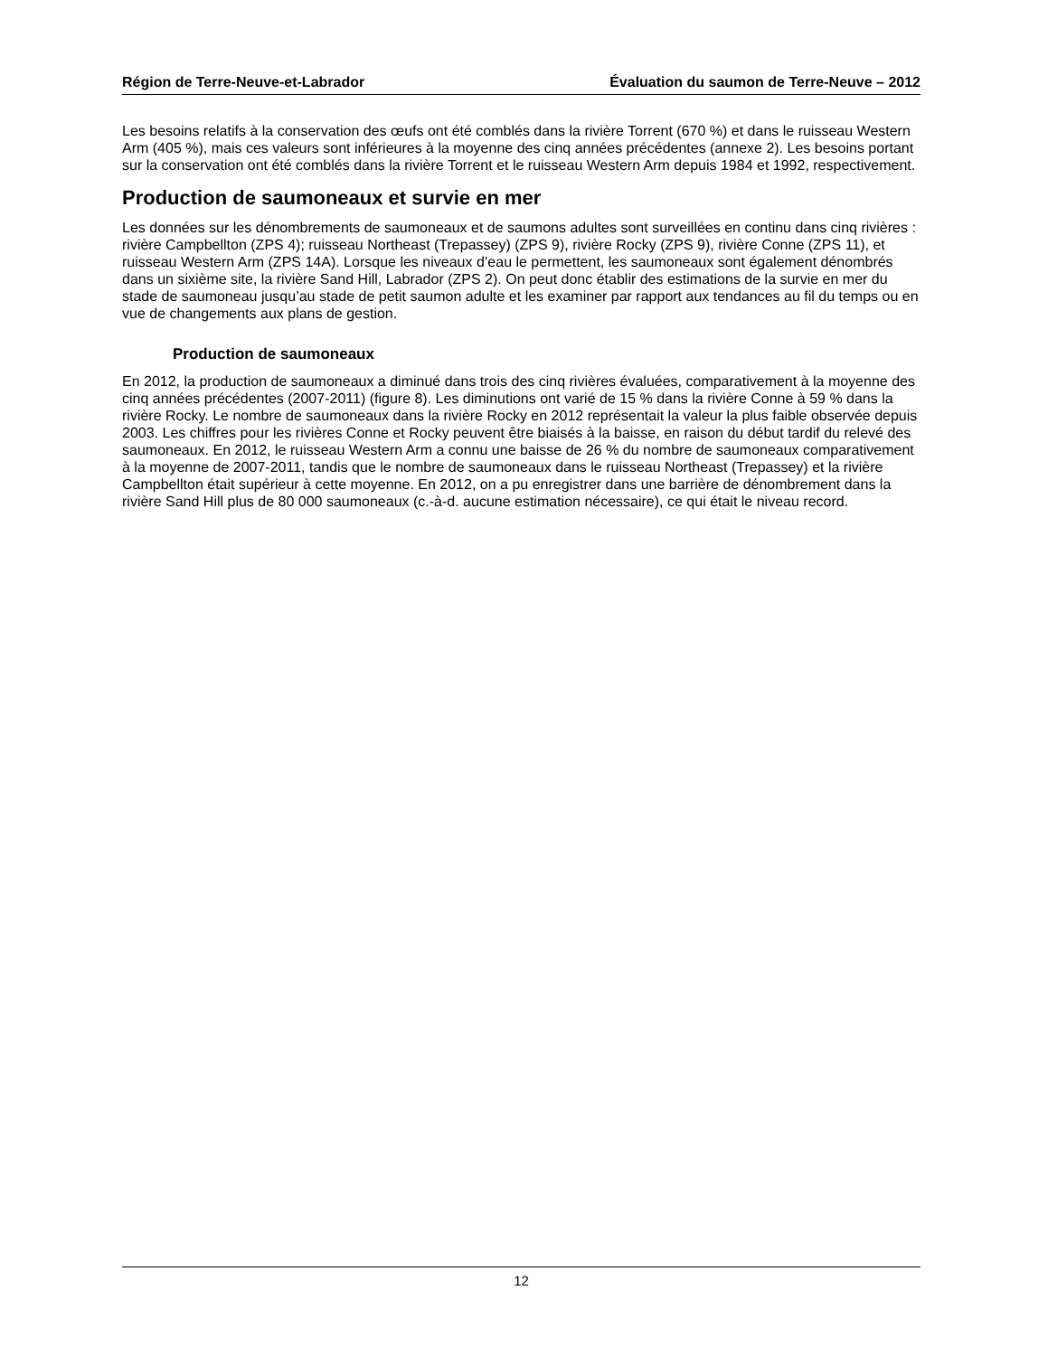Région de Terre-Neuve-et-Labrador Évaluation du saumon de Terre-Neuve – 2012
Les besoins relatifs à la conservation des œufs ont été comblés dans la rivière Torrent (670 %) et dans le ruisseau Western Arm (405 %), mais ces valeurs sont inférieures à la moyenne des cinq années précédentes (annexe 2). Les besoins portant sur la conservation ont été comblés dans la rivière Torrent et le ruisseau Western Arm depuis 1984 et 1992, respectivement.
Production de saumoneaux et survie en mer
Les données sur les dénombrements de saumoneaux et de saumons adultes sont surveillées en continu dans cinq rivières : rivière Campbellton (ZPS 4); ruisseau Northeast (Trepassey) (ZPS 9), rivière Rocky (ZPS 9), rivière Conne (ZPS 11), et ruisseau Western Arm (ZPS 14A). Lorsque les niveaux d’eau le permettent, les saumoneaux sont également dénombrés dans un sixième site, la rivière Sand Hill, Labrador (ZPS 2). On peut donc établir des estimations de la survie en mer du stade de saumoneau jusqu’au stade de petit saumon adulte et les examiner par rapport aux tendances au fil du temps ou en vue de changements aux plans de gestion.
Production de saumoneaux
En 2012, la production de saumoneaux a diminué dans trois des cinq rivières évaluées, comparativement à la moyenne des cinq années précédentes (2007-2011) (figure 8). Les diminutions ont varié de 15 % dans la rivière Conne à 59 % dans la rivière Rocky. Le nombre de saumoneaux dans la rivière Rocky en 2012 représentait la valeur la plus faible observée depuis 2003. Les chiffres pour les rivières Conne et Rocky peuvent être biaisés à la baisse, en raison du début tardif du relevé des saumoneaux. En 2012, le ruisseau Western Arm a connu une baisse de 26 % du nombre de saumoneaux comparativement à la moyenne de 2007-2011, tandis que le nombre de saumoneaux dans le ruisseau Northeast (Trepassey) et la rivière Campbellton était supérieur à cette moyenne. En 2012, on a pu enregistrer dans une barrière de dénombrement dans la rivière Sand Hill plus de 80 000 saumoneaux (c.-à-d. aucune estimation nécessaire), ce qui était le niveau record.
12